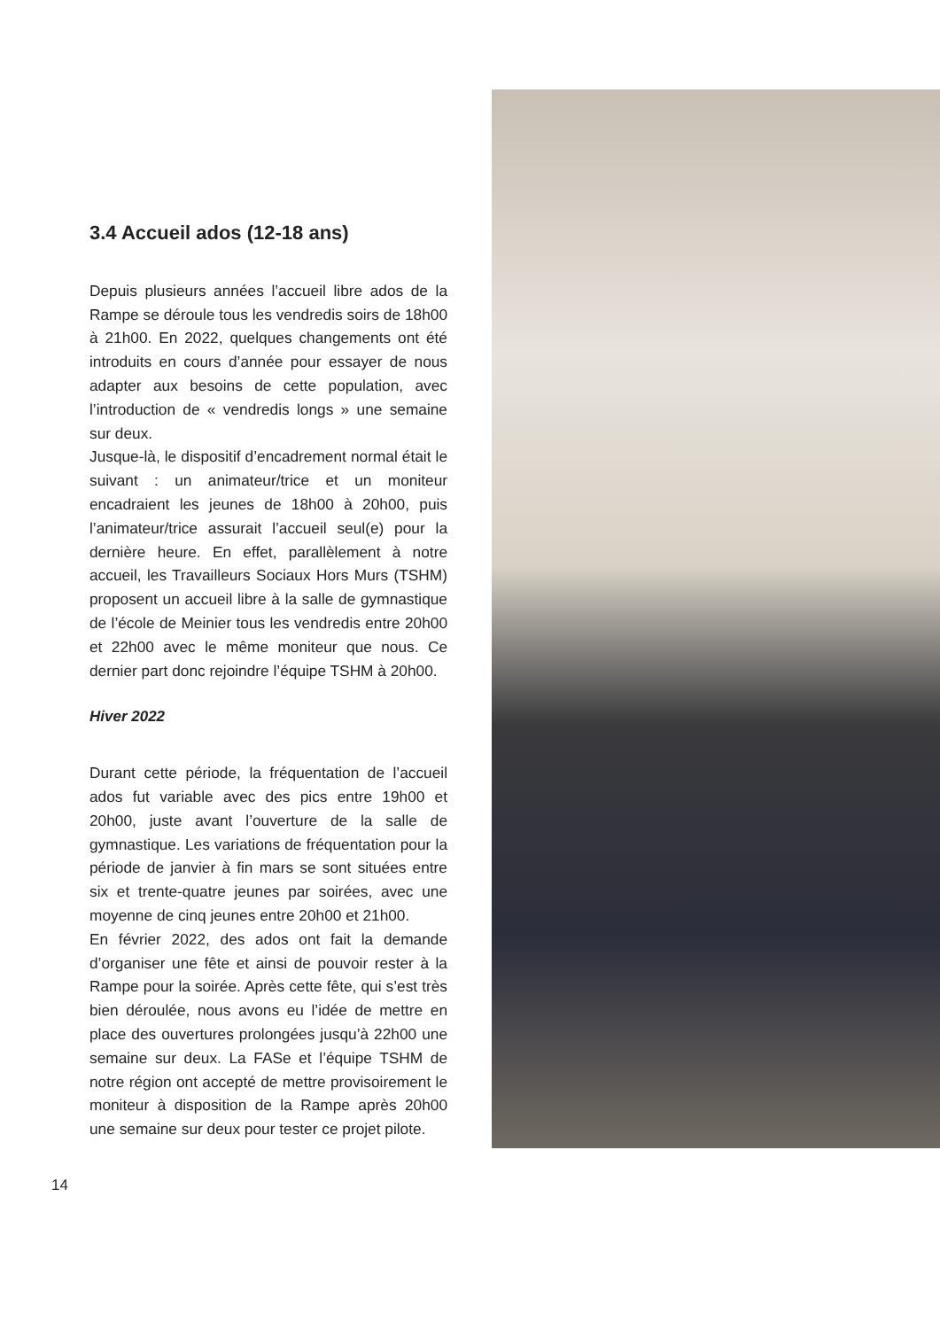3.4 Accueil ados (12-18 ans)
Depuis plusieurs années l’accueil libre ados de la Rampe se déroule tous les vendredis soirs de 18h00 à 21h00. En 2022, quelques changements ont été introduits en cours d’année pour essayer de nous adapter aux besoins de cette population, avec l’introduction de « vendredis longs » une semaine sur deux.
Jusque-là, le dispositif d’encadrement normal était le suivant : un animateur/trice et un moniteur encadraient les jeunes de 18h00 à 20h00, puis l’animateur/trice assurait l’accueil seul(e) pour la dernière heure. En effet, parallèlement à notre accueil, les Travailleurs Sociaux Hors Murs (TSHM) proposent un accueil libre à la salle de gymnastique de l’école de Meinier tous les vendredis entre 20h00 et 22h00 avec le même moniteur que nous. Ce dernier part donc rejoindre l’équipe TSHM à 20h00.
Hiver 2022
Durant cette période, la fréquentation de l’accueil ados fut variable avec des pics entre 19h00 et 20h00, juste avant l’ouverture de la salle de gymnastique. Les variations de fréquentation pour la période de janvier à fin mars se sont situées entre six et trente-quatre jeunes par soirées, avec une moyenne de cinq jeunes entre 20h00 et 21h00.
En février 2022, des ados ont fait la demande d’organiser une fête et ainsi de pouvoir rester à la Rampe pour la soirée. Après cette fête, qui s’est très bien déroulée, nous avons eu l’idée de mettre en place des ouvertures prolongées jusqu’à 22h00 une semaine sur deux. La FASe et l’équipe TSHM de notre région ont accepté de mettre provisoirement le moniteur à disposition de la Rampe après 20h00 une semaine sur deux pour tester ce projet pilote.
14